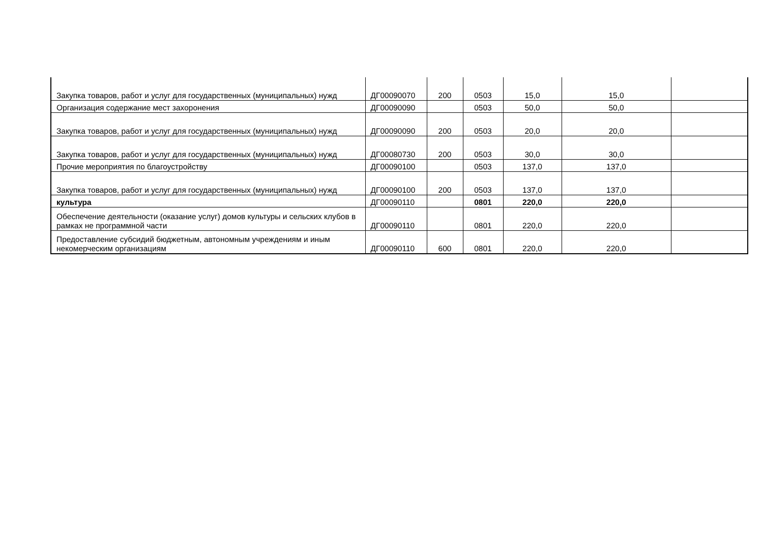| Закупка товаров, работ и услуг для государственных (муниципальных) нужд | ДГ00090070 | 200 | 0503 | 15,0 | 15,0 | |
| Организация содержание мест захоронения | ДГ00090090 | | 0503 | 50,0 | 50,0 | |
| Закупка товаров, работ и услуг для государственных (муниципальных) нужд | ДГ00090090 | 200 | 0503 | 20,0 | 20,0 | |
| Закупка товаров, работ и услуг для государственных (муниципальных) нужд | ДГ00080730 | 200 | 0503 | 30,0 | 30,0 | |
| Прочие мероприятия по благоустройству | ДГ00090100 | | 0503 | 137,0 | 137,0 | |
| Закупка товаров, работ и услуг для государственных (муниципальных) нужд | ДГ00090100 | 200 | 0503 | 137,0 | 137,0 | |
| культура | ДГ00090110 | | 0801 | 220,0 | 220,0 | |
| Обеспечение деятельности (оказание услуг) домов культуры и сельских клубов в рамках не программной части | ДГ00090110 | | 0801 | 220,0 | 220,0 | |
| Предоставление субсидий бюджетным, автономным учреждениям и иным некомерческим организациям | ДГ00090110 | 600 | 0801 | 220,0 | 220,0 | |